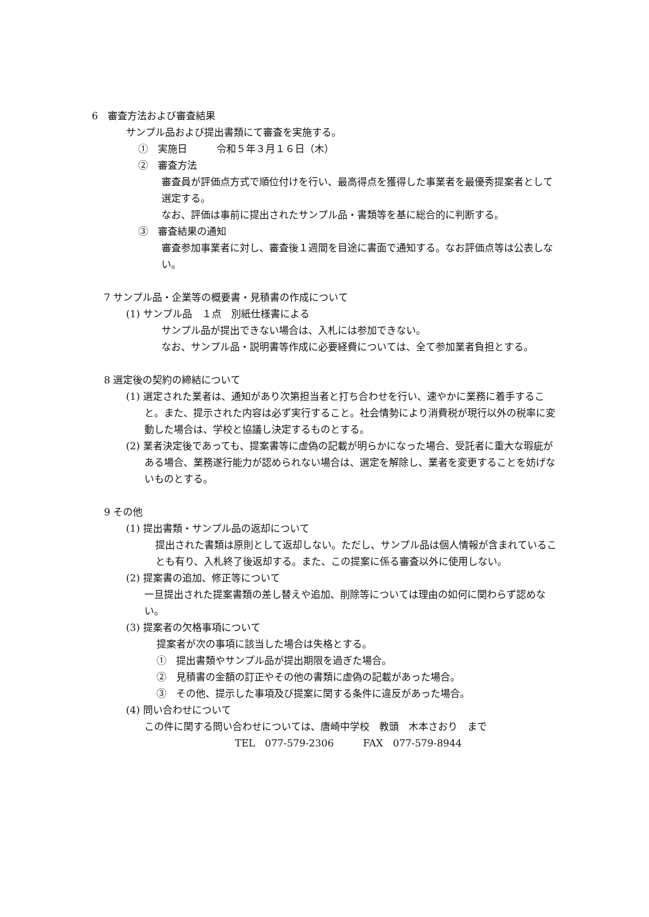6　審査方法および審査結果
サンプル品および提出書類にて審査を実施する。
①　実施日　　　令和５年３月１６日（木）
②　審査方法
審査員が評価点方式で順位付けを行い、最高得点を獲得した事業者を最優秀提案者として選定する。
なお、評価は事前に提出されたサンプル品・書類等を基に総合的に判断する。
③　審査結果の通知
審査参加事業者に対し、審査後１週間を目途に書面で通知する。なお評価点等は公表しない。
7 サンプル品・企業等の概要書・見積書の作成について
(1) サンプル品　１点　別紙仕様書による
サンプル品が提出できない場合は、入札には参加できない。
なお、サンプル品・説明書等作成に必要経費については、全て参加業者負担とする。
8 選定後の契約の締結について
(1) 選定された業者は、通知があり次第担当者と打ち合わせを行い、速やかに業務に着手すること。また、提示された内容は必ず実行すること。社会情勢により消費税が現行以外の税率に変動した場合は、学校と協議し決定するものとする。
(2) 業者決定後であっても、提案書等に虚偽の記載が明らかになった場合、受託者に重大な瑕疵がある場合、業務遂行能力が認められない場合は、選定を解除し、業者を変更することを妨げないものとする。
9 その他
(1) 提出書類・サンプル品の返却について
提出された書類は原則として返却しない。ただし、サンプル品は個人情報が含まれていることも有り、入札終了後返却する。また、この提案に係る審査以外に使用しない。
(2) 提案書の追加、修正等について
一旦提出された提案書類の差し替えや追加、削除等については理由の如何に関わらず認めない。
(3) 提案者の欠格事項について
提案者が次の事項に該当した場合は失格とする。
①　提出書類やサンプル品が提出期限を過ぎた場合。
②　見積書の金額の訂正やその他の書類に虚偽の記載があった場合。
③　その他、提示した事項及び提案に関する条件に違反があった場合。
(4) 問い合わせについて
この件に関する問い合わせについては、唐崎中学校　教頭　木本さおり　まで
TEL　077-579-2306　　　FAX　077-579-8944